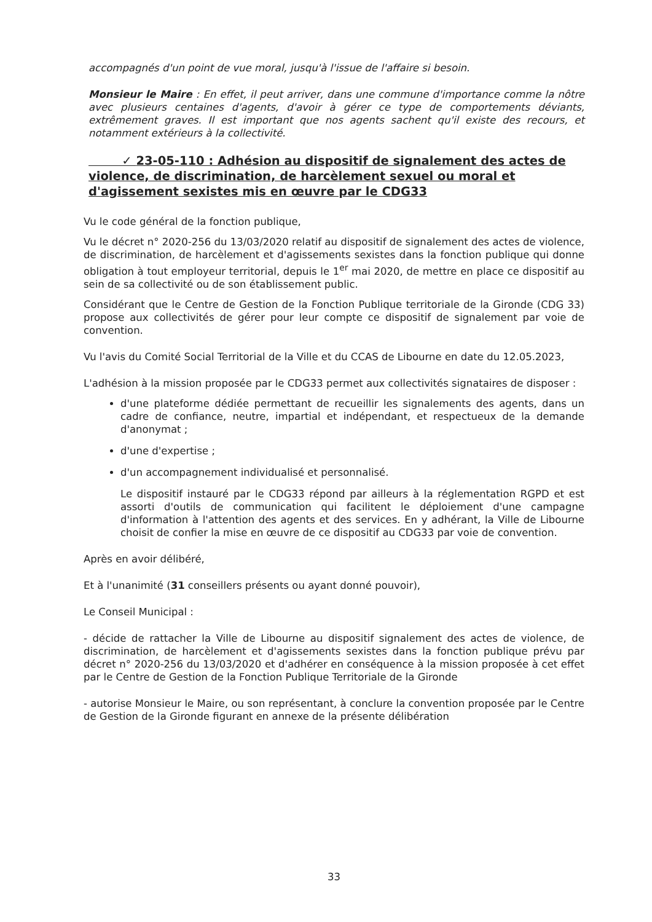accompagnés d'un point de vue moral, jusqu'à l'issue de l'affaire si besoin.
Monsieur le Maire : En effet, il peut arriver, dans une commune d'importance comme la nôtre avec plusieurs centaines d'agents, d'avoir à gérer ce type de comportements déviants, extrêmement graves. Il est important que nos agents sachent qu'il existe des recours, et notamment extérieurs à la collectivité.
✓ 23-05-110 : Adhésion au dispositif de signalement des actes de violence, de discrimination, de harcèlement sexuel ou moral et d'agissement sexistes mis en œuvre par le CDG33
Vu le code général de la fonction publique,
Vu le décret n° 2020-256 du 13/03/2020 relatif au dispositif de signalement des actes de violence, de discrimination, de harcèlement et d'agissements sexistes dans la fonction publique qui donne obligation à tout employeur territorial, depuis le 1<sup>er</sup> mai 2020, de mettre en place ce dispositif au sein de sa collectivité ou de son établissement public.
Considérant que le Centre de Gestion de la Fonction Publique territoriale de la Gironde (CDG 33) propose aux collectivités de gérer pour leur compte ce dispositif de signalement par voie de convention.
Vu l'avis du Comité Social Territorial de la Ville et du CCAS de Libourne en date du 12.05.2023,
L'adhésion à la mission proposée par le CDG33 permet aux collectivités signataires de disposer :
d'une plateforme dédiée permettant de recueillir les signalements des agents, dans un cadre de confiance, neutre, impartial et indépendant, et respectueux de la demande d'anonymat ;
d'une d'expertise ;
d'un accompagnement individualisé et personnalisé.
Le dispositif instauré par le CDG33 répond par ailleurs à la réglementation RGPD et est assorti d'outils de communication qui facilitent le déploiement d'une campagne d'information à l'attention des agents et des services. En y adhérant, la Ville de Libourne choisit de confier la mise en œuvre de ce dispositif au CDG33 par voie de convention.
Après en avoir délibéré,
Et à l'unanimité (31 conseillers présents ou ayant donné pouvoir),
Le Conseil Municipal :
- décide de rattacher la Ville de Libourne au dispositif signalement des actes de violence, de discrimination, de harcèlement et d'agissements sexistes dans la fonction publique prévu par décret n° 2020-256 du 13/03/2020 et d'adhérer en conséquence à la mission proposée à cet effet par le Centre de Gestion de la Fonction Publique Territoriale de la Gironde
- autorise Monsieur le Maire, ou son représentant, à conclure la convention proposée par le Centre de Gestion de la Gironde figurant en annexe de la présente délibération
33